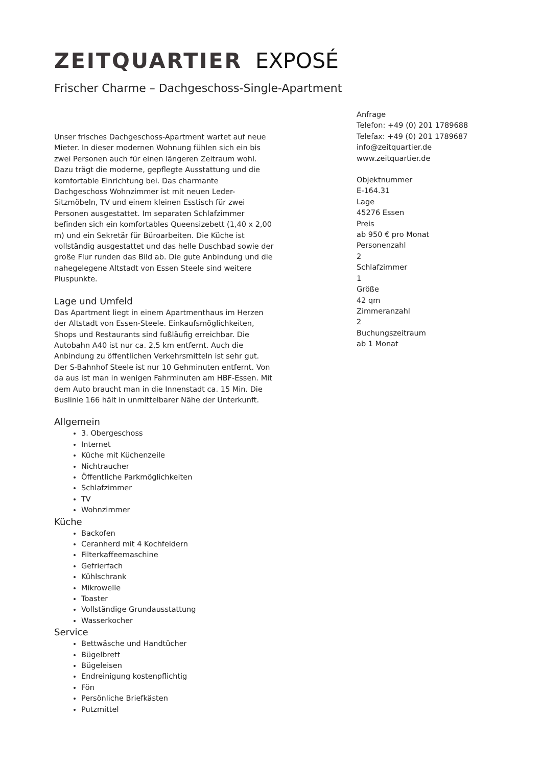ZEITQUARTIER EXPOSÉ
Frischer Charme – Dachgeschoss-Single-Apartment
Unser frisches Dachgeschoss-Apartment wartet auf neue Mieter. In dieser modernen Wohnung fühlen sich ein bis zwei Personen auch für einen längeren Zeitraum wohl. Dazu trägt die moderne, gepflegte Ausstattung und die komfortable Einrichtung bei. Das charmante Dachgeschoss Wohnzimmer ist mit neuen Leder-Sitzmöbeln, TV und einem kleinen Esstisch für zwei Personen ausgestattet. Im separaten Schlafzimmer befinden sich ein komfortables Queensizebett (1,40 x 2,00 m) und ein Sekretär für Büroarbeiten. Die Küche ist vollständig ausgestattet und das helle Duschbad sowie der große Flur runden das Bild ab. Die gute Anbindung und die nahegelegene Altstadt von Essen Steele sind weitere Pluspunkte.
Lage und Umfeld
Das Apartment liegt in einem Apartmenthaus im Herzen der Altstadt von Essen-Steele. Einkaufsmöglichkeiten, Shops und Restaurants sind fußläufig erreichbar. Die Autobahn A40 ist nur ca. 2,5 km entfernt. Auch die Anbindung zu öffentlichen Verkehrsmitteln ist sehr gut. Der S-Bahnhof Steele ist nur 10 Gehminuten entfernt. Von da aus ist man in wenigen Fahrminuten am HBF-Essen. Mit dem Auto braucht man in die Innenstadt ca. 15 Min. Die Buslinie 166 hält in unmittelbarer Nähe der Unterkunft.
Allgemein
3. Obergeschoss
Internet
Küche mit Küchenzeile
Nichtraucher
Öffentliche Parkmöglichkeiten
Schlafzimmer
TV
Wohnzimmer
Küche
Backofen
Ceranherd mit 4 Kochfeldern
Filterkaffeemaschine
Gefrierfach
Kühlschrank
Mikrowelle
Toaster
Vollständige Grundausstattung
Wasserkocher
Service
Bettwäsche und Handtücher
Bügelbrett
Bügeleisen
Endreinigung kostenpflichtig
Fön
Persönliche Briefkästen
Putzmittel
Anfrage
Telefon: +49 (0) 201 1789688
Telefax: +49 (0) 201 1789687
info@zeitquartier.de
www.zeitquartier.de
Objektnummer
E-164.31
Lage
45276 Essen
Preis
ab 950 € pro Monat
Personenzahl
2
Schlafzimmer
1
Größe
42 qm
Zimmeranzahl
2
Buchungszeitraum
ab 1 Monat